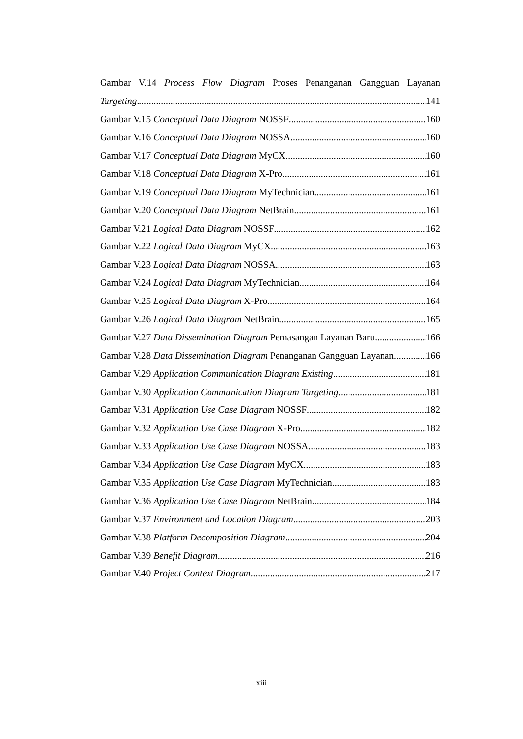Gambar V.14 Process Flow Diagram Proses Penanganan Gangguan Layanan
Targeting 141
Gambar V.15 Conceptual Data Diagram NOSSF 160
Gambar V.16 Conceptual Data Diagram NOSSA 160
Gambar V.17 Conceptual Data Diagram MyCX 160
Gambar V.18 Conceptual Data Diagram X-Pro 161
Gambar V.19 Conceptual Data Diagram MyTechnician 161
Gambar V.20 Conceptual Data Diagram NetBrain 161
Gambar V.21 Logical Data Diagram NOSSF 162
Gambar V.22 Logical Data Diagram MyCX 163
Gambar V.23 Logical Data Diagram NOSSA 163
Gambar V.24 Logical Data Diagram MyTechnician 164
Gambar V.25 Logical Data Diagram X-Pro 164
Gambar V.26 Logical Data Diagram NetBrain 165
Gambar V.27 Data Dissemination Diagram Pemasangan Layanan Baru 166
Gambar V.28 Data Dissemination Diagram Penanganan Gangguan Layanan 166
Gambar V.29 Application Communication Diagram Existing 181
Gambar V.30 Application Communication Diagram Targeting 181
Gambar V.31 Application Use Case Diagram NOSSF 182
Gambar V.32 Application Use Case Diagram X-Pro 182
Gambar V.33 Application Use Case Diagram NOSSA 183
Gambar V.34 Application Use Case Diagram MyCX 183
Gambar V.35 Application Use Case Diagram MyTechnician 183
Gambar V.36 Application Use Case Diagram NetBrain 184
Gambar V.37 Environment and Location Diagram 203
Gambar V.38 Platform Decomposition Diagram 204
Gambar V.39 Benefit Diagram 216
Gambar V.40 Project Context Diagram 217
xiii